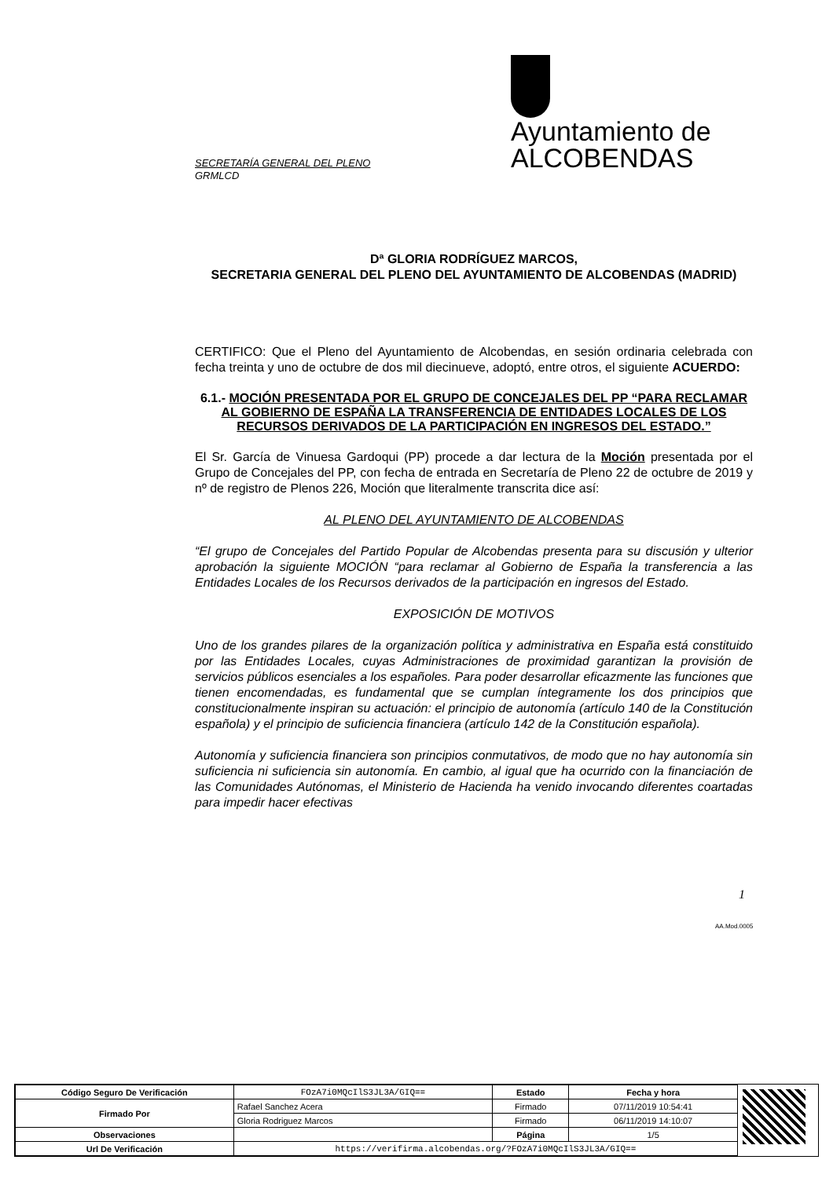Ayuntamiento de
ALCOBENDAS
SECRETARÍA GENERAL DEL PLENO
GRMLCD
Dª GLORIA RODRÍGUEZ MARCOS,
SECRETARIA GENERAL DEL PLENO DEL AYUNTAMIENTO DE ALCOBENDAS (MADRID)
CERTIFICO: Que el Pleno del Ayuntamiento de Alcobendas, en sesión ordinaria celebrada con fecha treinta y uno de octubre de dos mil diecinueve, adoptó, entre otros, el siguiente ACUERDO:
6.1.- MOCIÓN PRESENTADA POR EL GRUPO DE CONCEJALES DEL PP “PARA RECLAMAR AL GOBIERNO DE ESPAÑA LA TRANSFERENCIA DE ENTIDADES LOCALES DE LOS RECURSOS DERIVADOS DE LA PARTICIPACIÓN EN INGRESOS DEL ESTADO.”
El Sr. García de Vinuesa Gardoqui (PP) procede a dar lectura de la Moción presentada por el Grupo de Concejales del PP, con fecha de entrada en Secretaría de Pleno 22 de octubre de 2019 y nº de registro de Plenos 226, Moción que literalmente transcrita dice así:
AL PLENO DEL AYUNTAMIENTO DE ALCOBENDAS
“El grupo de Concejales del Partido Popular de Alcobendas presenta para su discusión y ulterior aprobación la siguiente MOCIÓN “para reclamar al Gobierno de España la transferencia a las Entidades Locales de los Recursos derivados de la participación en ingresos del Estado.
EXPOSICIÓN DE MOTIVOS
Uno de los grandes pilares de la organización política y administrativa en España está constituido por las Entidades Locales, cuyas Administraciones de proximidad garantizan la provisión de servicios públicos esenciales a los españoles. Para poder desarrollar eficazmente las funciones que tienen encomendadas, es fundamental que se cumplan íntegramente los dos principios que constitucionalmente inspiran su actuación: el principio de autonomía (artículo 140 de la Constitución española) y el principio de suficiencia financiera (artículo 142 de la Constitución española).
Autonomía y suficiencia financiera son principios conmutativos, de modo que no hay autonomía sin suficiencia ni suficiencia sin autonomía. En cambio, al igual que ha ocurrido con la financiación de las Comunidades Autónomas, el Ministerio de Hacienda ha venido invocando diferentes coartadas para impedir hacer efectivas
1
AA.Mod.0005
| Código Seguro De Verificación | FOzA7i0MQcIlS3JL3A/GIQ== | Estado | Fecha y hora |
| Firmado Por | Rafael Sanchez Acera | Firmado | 07/11/2019 10:54:41 |
| | Gloria Rodriguez Marcos | Firmado | 06/11/2019 14:10:07 |
| Observaciones | | Página | 1/5 |
| Url De Verificación | https://verifirma.alcobendas.org/?FOzA7i0MQcIlS3JL3A/GIQ== | | |